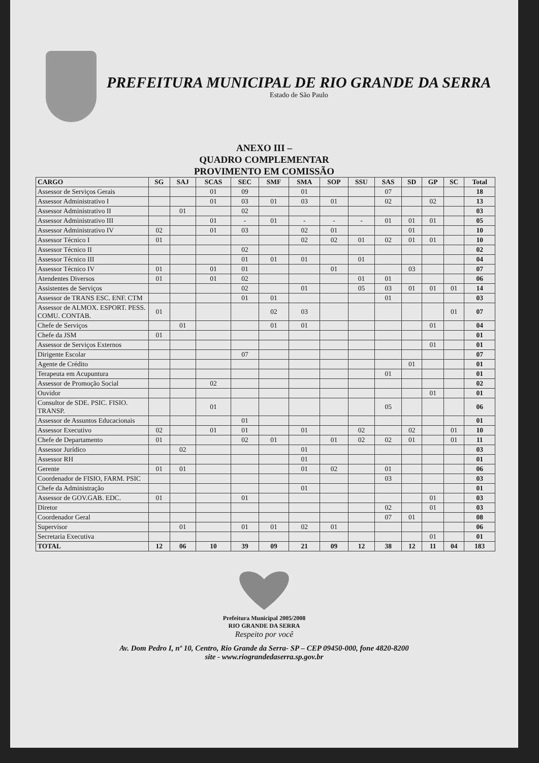PREFEITURA MUNICIPAL DE RIO GRANDE DA SERRA
Estado de São Paulo
ANEXO III –
QUADRO COMPLEMENTAR
PROVIMENTO EM COMISSÃO
| CARGO | SG | SAJ | SCAS | SEC | SMF | SMA | SOP | SSU | SAS | SD | GP | SC | Total |
| --- | --- | --- | --- | --- | --- | --- | --- | --- | --- | --- | --- | --- | --- |
| Assessor de Serviços Gerais | | | 01 | 09 | | 01 | | | 07 | | | | 18 |
| Assessor Administrativo I | | | 01 | 03 | 01 | 03 | 01 | | 02 | | 02 | | 13 |
| Assessor Administrativo II | | 01 | | 02 | | | | | | | | | 03 |
| Assessor Administrativo III | | | 01 | - | 01 | - | - | - | 01 | 01 | 01 | | 05 |
| Assessor Administrativo IV | 02 | | 01 | 03 | | 02 | 01 | | | 01 | | | 10 |
| Assessor Técnico I | 01 | | | | | 02 | 02 | 01 | 02 | 01 | 01 | | 10 |
| Assessor Técnico II | | | | 02 | | | | | | | | | 02 |
| Assessor Técnico III | | | | 01 | 01 | 01 | | 01 | | | | | 04 |
| Assessor Técnico IV | 01 | | 01 | 01 | | | 01 | | | 03 | | | 07 |
| Atendentes Diversos | 01 | | 01 | 02 | | | | 01 | 01 | | | | 06 |
| Assistentes de Serviços | | | | 02 | | 01 | | 05 | 03 | 01 | 01 | 01 | 14 |
| Assessor de TRANS ESC. ENF. CTM | | | | 01 | 01 | | | | 01 | | | | 03 |
| Assessor de ALMOX. ESPORT. PESS. COMU. CONTAB. | 01 | | | | 02 | 03 | | | | | | 01 | 07 |
| Chefe de Serviços | | 01 | | | 01 | 01 | | | | | 01 | | 04 |
| Chefe da JSM | 01 | | | | | | | | | | | | 01 |
| Assessor de Serviços Externos | | | | | | | | | | | 01 | | 01 |
| Dirigente Escolar | | | | 07 | | | | | | | | | 07 |
| Agente de Crédito | | | | | | | | | | 01 | | | 01 |
| Terapeuta em Acupuntura | | | | | | | | | 01 | | | | 01 |
| Assessor de Promoção Social | | | 02 | | | | | | | | | | 02 |
| Ouvidor | | | | | | | | | | | 01 | | 01 |
| Consultor de SDE. PSIC. FISIO. TRANSP. | | | 01 | | | | | | 05 | | | | 06 |
| Assessor de Assuntos Educacionais | | | | 01 | | | | | | | | | 01 |
| Assessor Executivo | 02 | | 01 | 01 | | 01 | | 02 | | 02 | | 01 | 10 |
| Chefe de Departamento | 01 | | | 02 | 01 | | 01 | 02 | 02 | 01 | | 01 | 11 |
| Assessor Jurídico | | 02 | | | | 01 | | | | | | | 03 |
| Assessor RH | | | | | | 01 | | | | | | | 01 |
| Gerente | 01 | 01 | | | | 01 | 02 | | 01 | | | | 06 |
| Coordenador de FISIO, FARM. PSIC | | | | | | | | | 03 | | | | 03 |
| Chefe da Administração | | | | | | 01 | | | | | | | 01 |
| Assessor de GOV.GAB. EDC. | 01 | | | 01 | | | | | | | 01 | | 03 |
| Diretor | | | | | | | | | 02 | | 01 | | 03 |
| Coordenador Geral | | | | | | | | | 07 | 01 | | | 08 |
| Supervisor | | 01 | | 01 | 01 | 02 | 01 | | | | | | 06 |
| Secretaria Executiva | | | | | | | | | | | 01 | | 01 |
| TOTAL | 12 | 06 | 10 | 39 | 09 | 21 | 09 | 12 | 38 | 12 | 11 | 04 | 183 |
Prefeitura Municipal 2005/2008
RIO GRANDE DA SERRA
Respeito por você
Av. Dom Pedro I, nº 10, Centro, Rio Grande da Serra- SP – CEP 09450-000, fone 4820-8200
site - www.riograndedaserra.sp.gov.br